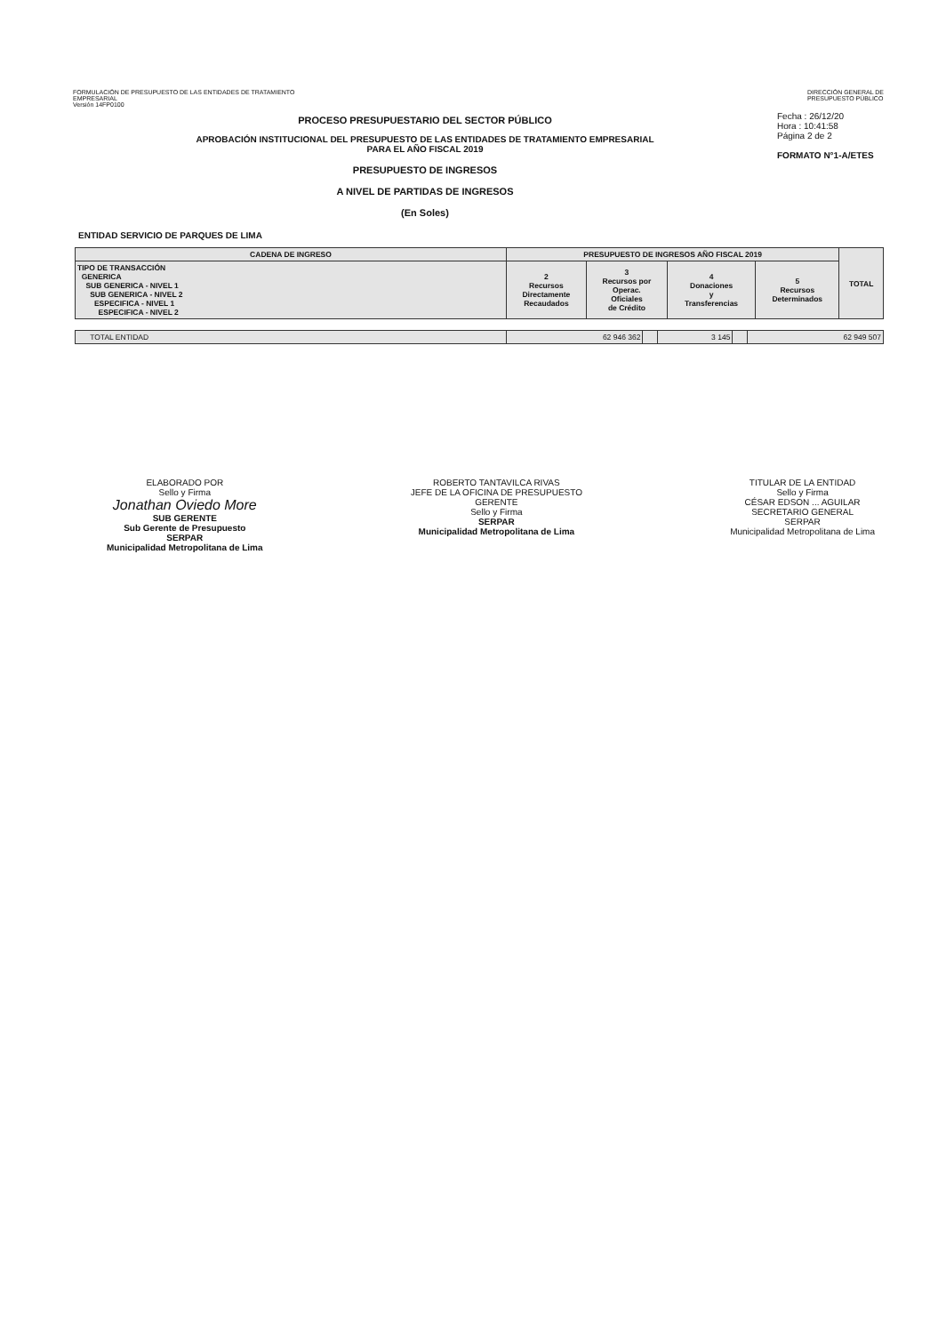FORMULACIÓN DE PRESUPUESTO DE LAS ENTIDADES DE TRATAMIENTO
EMPRESARIAL
Versión 14FP0100
DIRECCIÓN GENERAL DE
PRESUPUESTO PÚBLICO
PROCESO PRESUPUESTARIO DEL SECTOR PÚBLICO
APROBACIÓN INSTITUCIONAL DEL PRESUPUESTO DE LAS ENTIDADES DE TRATAMIENTO EMPRESARIAL
PARA EL AÑO FISCAL 2019
PRESUPUESTO DE INGRESOS
A NIVEL DE PARTIDAS DE INGRESOS
(En Soles)
Fecha : 26/12/20
Hora : 10:41:58
Página 2 de 2
FORMATO N°1-A/ETES
ENTIDAD SERVICIO DE PARQUES DE LIMA
| CADENA DE INGRESO | PRESUPUESTO DE INGRESOS AÑO FISCAL 2019 | | | | TOTAL |
| --- | --- | --- | --- | --- | --- |
| TIPO DE TRANSACCIÓN GENERICA SUB GENERICA - NIVEL 1 SUB GENERICA - NIVEL 2 ESPECIFICA - NIVEL 1 ESPECIFICA - NIVEL 2 | 2 Recursos Directamente Recaudados | 3 Recursos por Operac. Oficiales de Crédito | 4 Donaciones y Transferencias | 5 Recursos Determinados | |
| TOTAL ENTIDAD | 62 946 362 | | 3 145 | | 62 949 507 |
ELABORADO POR
Sello y Firma
Jonathan Oviedo More
SUB GERENTE
Sub Gerente de Presupuesto
SERPAR
Municipalidad Metropolitana de Lima
ROBERTO TANTAVILCA RIVAS
JEFE DE LA OFICINA DE PRESUPUESTO
GERENTE
Sello y Firma
SERPAR
Municipalidad Metropolitana de Lima
TITULAR DE LA ENTIDAD
Sello y Firma
CÉSAR EDSON ... AGUILAR
SECRETARIO GENERAL
SERPAR
Municipalidad Metropolitana de Lima